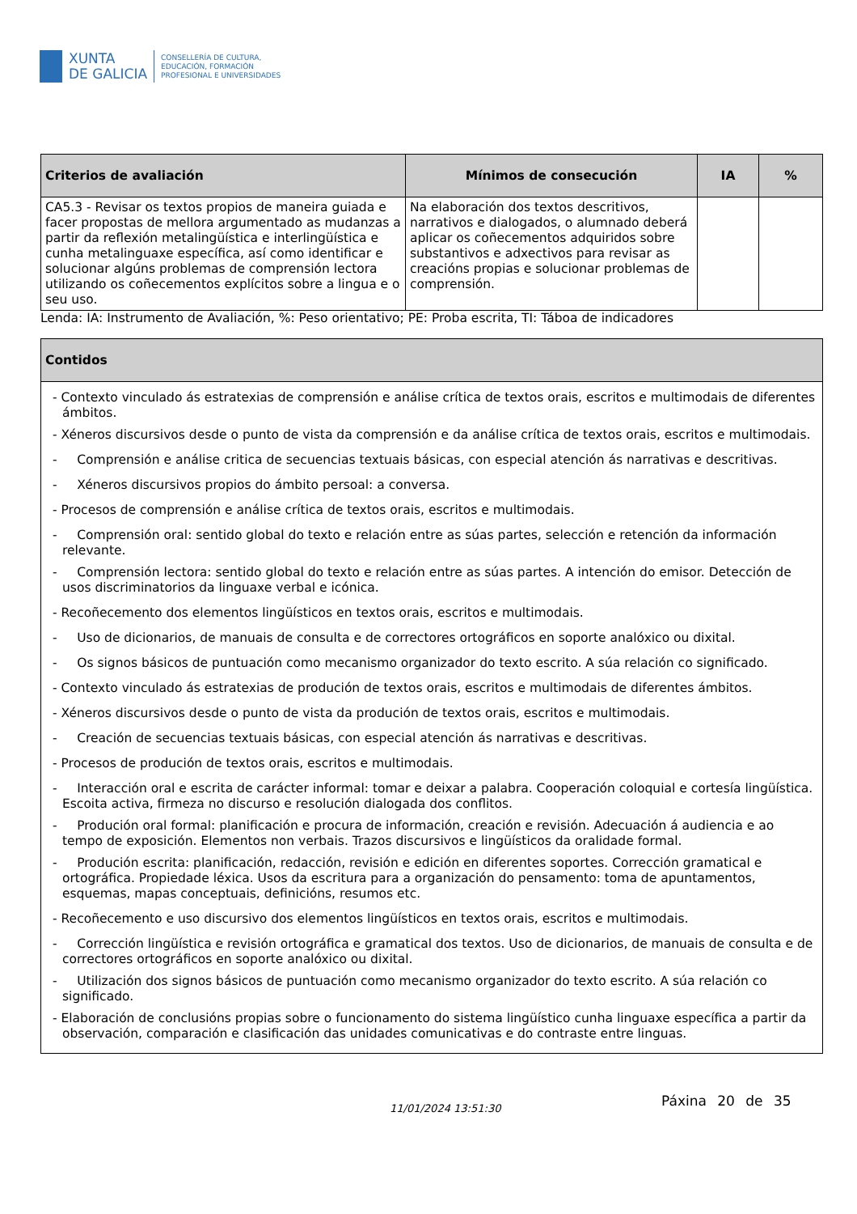XUNTA
DE GALICIA
CONSELLERÍA DE CULTURA,
EDUCACIÓN, FORMACIÓN
PROFESIONAL E UNIVERSIDADES
| Criterios de avaliación | Mínimos de consecución | IA | % |
| --- | --- | --- | --- |
| CA5.3 - Revisar os textos propios de maneira guiada e facer propostas de mellora argumentado as mudanzas a partir da reflexión metalingüística e interlingüística e cunha metalinguaxe específica, así como identificar e solucionar algúns problemas de comprensión lectora utilizando os coñecementos explícitos sobre a lingua e o seu uso. | Na elaboración dos textos descritivos, narrativos e dialogados, o alumnado deberá aplicar os coñecementos adquiridos sobre substantivos e adxectivos para revisar as creacións propias e solucionar problemas de comprensión. | | |
Lenda: IA: Instrumento de Avaliación, %: Peso orientativo; PE: Proba escrita, TI: Táboa de indicadores
| Contidos |
| --- |
| - Contexto vinculado ás estratexias de comprensión e análise crítica de textos orais, escritos e multimodais de diferentes ámbitos. - Xéneros discursivos desde o punto de vista da comprensión e da análise crítica de textos orais, escritos e multimodais. - Comprensión e análise critica de secuencias textuais básicas, con especial atención ás narrativas e descritivas. - Xéneros discursivos propios do ámbito persoal: a conversa. - Procesos de comprensión e análise crítica de textos orais, escritos e multimodais. - Comprensión oral: sentido global do texto e relación entre as súas partes, selección e retención da información relevante. - Comprensión lectora: sentido global do texto e relación entre as súas partes. A intención do emisor. Detección de usos discriminatorios da linguaxe verbal e icónica. - Recoñecemento dos elementos lingüísticos en textos orais, escritos e multimodais. - Uso de dicionarios, de manuais de consulta e de correctores ortográficos en soporte analóxico ou dixital. - Os signos básicos de puntuación como mecanismo organizador do texto escrito. A súa relación co significado. - Contexto vinculado ás estratexias de produción de textos orais, escritos e multimodais de diferentes ámbitos. - Xéneros discursivos desde o punto de vista da produción de textos orais, escritos e multimodais. - Creación de secuencias textuais básicas, con especial atención ás narrativas e descritivas. - Procesos de produción de textos orais, escritos e multimodais. - Interacción oral e escrita de carácter informal: tomar e deixar a palabra. Cooperación coloquial e cortesía lingüística. Escoita activa, firmeza no discurso e resolución dialogada dos conflitos. - Produción oral formal: planificación e procura de información, creación e revisión. Adecuación á audiencia e ao tempo de exposición. Elementos non verbais. Trazos discursivos e lingüísticos da oralidade formal. - Produción escrita: planificación, redacción, revisión e edición en diferentes soportes. Corrección gramatical e ortográfica. Propiedade léxica. Usos da escritura para a organización do pensamento: toma de apuntamentos, esquemas, mapas conceptuais, definicións, resumos etc. - Recoñecemento e uso discursivo dos elementos lingüísticos en textos orais, escritos e multimodais. - Corrección lingüística e revisión ortográfica e gramatical dos textos. Uso de dicionarios, de manuais de consulta e de correctores ortográficos en soporte analóxico ou dixital. - Utilización dos signos básicos de puntuación como mecanismo organizador do texto escrito. A súa relación co significado. - Elaboración de conclusións propias sobre o funcionamento do sistema lingüístico cunha linguaxe específica a partir da observación, comparación e clasificación das unidades comunicativas e do contraste entre linguas. |
11/01/2024 13:51:30 Páxina 20 de 35